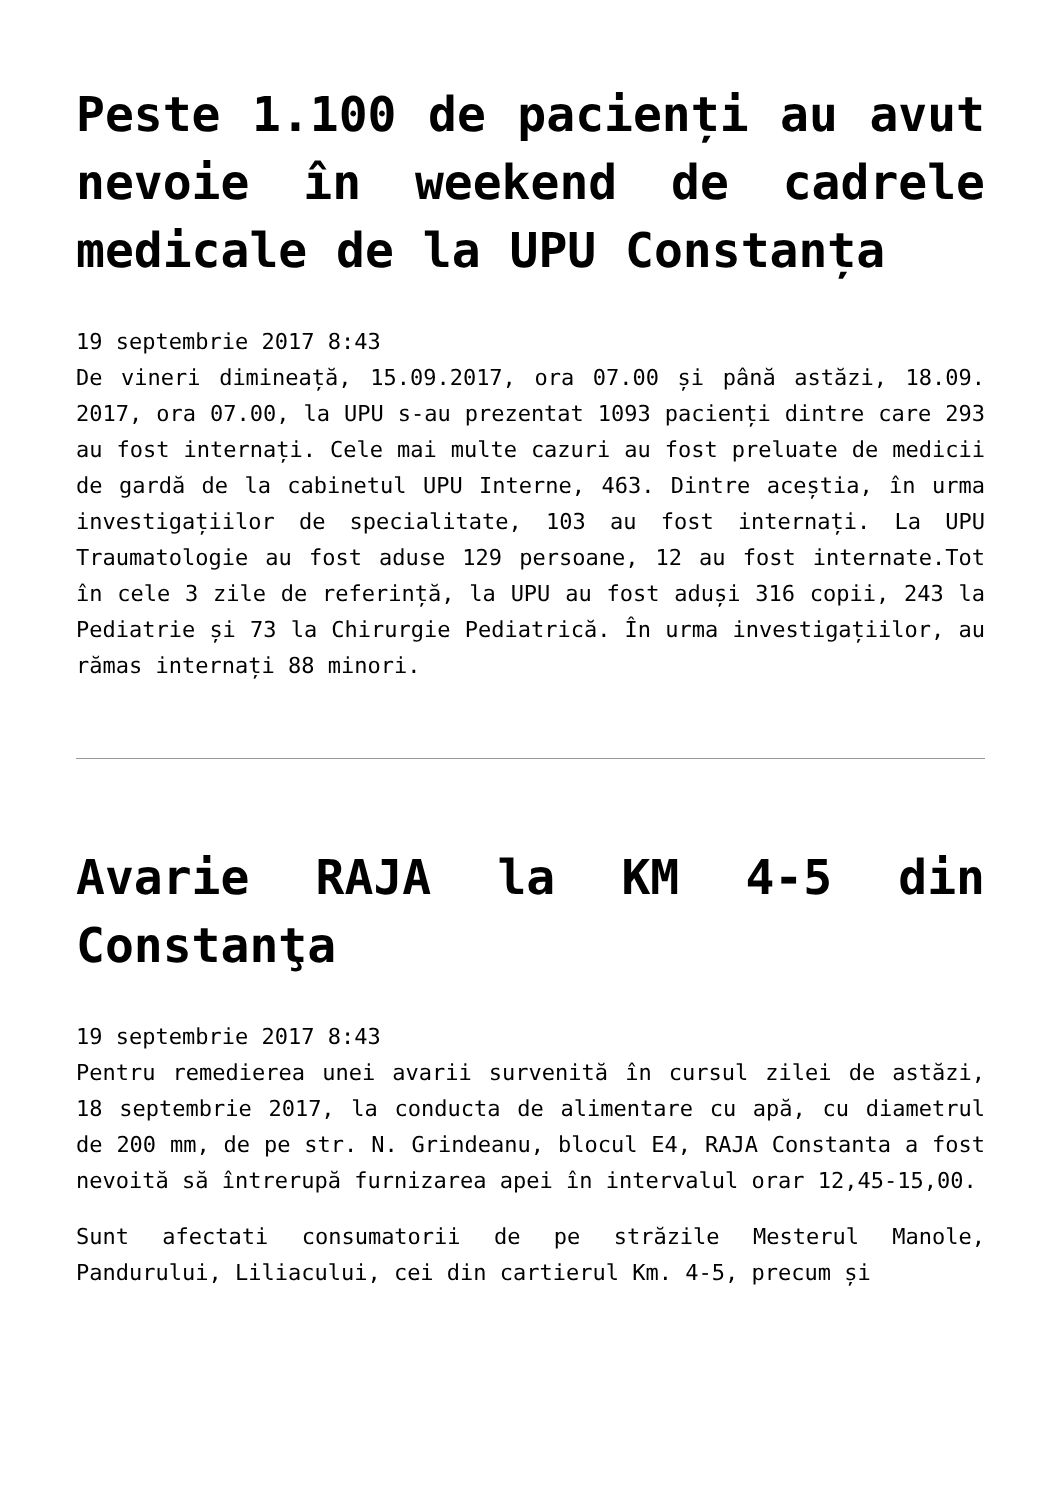Peste 1.100 de pacienți au avut nevoie în weekend de cadrele medicale de la UPU Constanța
19 septembrie 2017 8:43
De vineri dimineață, 15.09.2017, ora 07.00 și până astăzi, 18.09. 2017, ora 07.00, la UPU s-au prezentat 1093 pacienți dintre care 293 au fost internați. Cele mai multe cazuri au fost preluate de medicii de gardă de la cabinetul UPU Interne, 463. Dintre aceștia, în urma investigațiilor de specialitate, 103 au fost internați. La UPU Traumatologie au fost aduse 129 persoane, 12 au fost internate.Tot în cele 3 zile de referință, la UPU au fost aduși 316 copii, 243 la Pediatrie și 73 la Chirurgie Pediatrică. În urma investigațiilor, au rămas internați 88 minori.
Avarie RAJA la KM 4-5 din Constanţa
19 septembrie 2017 8:43
Pentru remedierea unei avarii survenită în cursul zilei de astăzi, 18 septembrie 2017, la conducta de alimentare cu apă, cu diametrul de 200 mm, de pe str. N. Grindeanu, blocul E4, RAJA Constanta a fost nevoită să întrerupă furnizarea apei în intervalul orar 12,45-15,00.
Sunt afectati consumatorii de pe străzile Mesterul Manole, Pandurului, Liliacului, cei din cartierul Km. 4-5, precum și